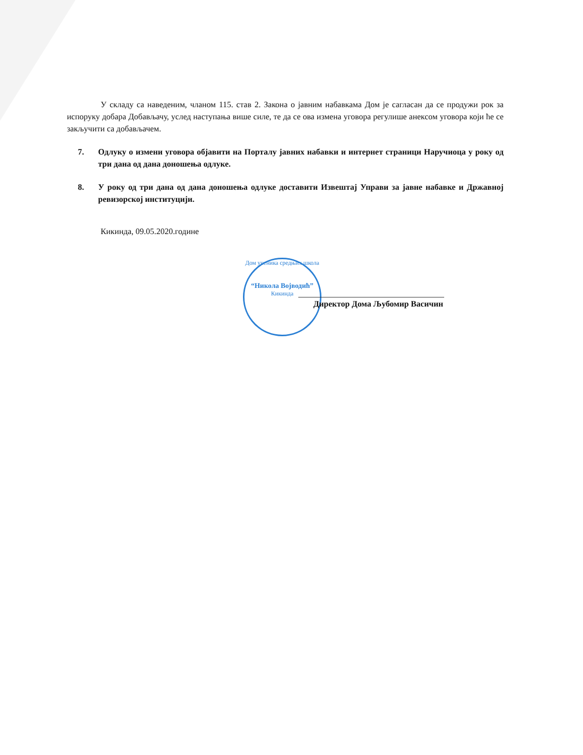У складу са наведеним, чланом 115. став 2. Закона о јавним набавкама Дом је сагласан да се продужи рок за испоруку добара Добављачу, услед наступања више силе, те да се ова измена уговора регулише анексом уговора који ће се закључити са добављачем.
7. Одлуку о измени уговора објавити на Порталу јавних набавки и интернет страници Наручиоца у року од три дана од дана доношења одлуке.
8. У року од три дана од дана доношења одлуке доставити Извештај Управи за јавне набавке и Државној ревизорској институцији.
Кикинда, 09.05.2020.године
Дом ученика средњих школа
“Никола Војводић”
Кикинда
Директор Дома Љубомир Васичин